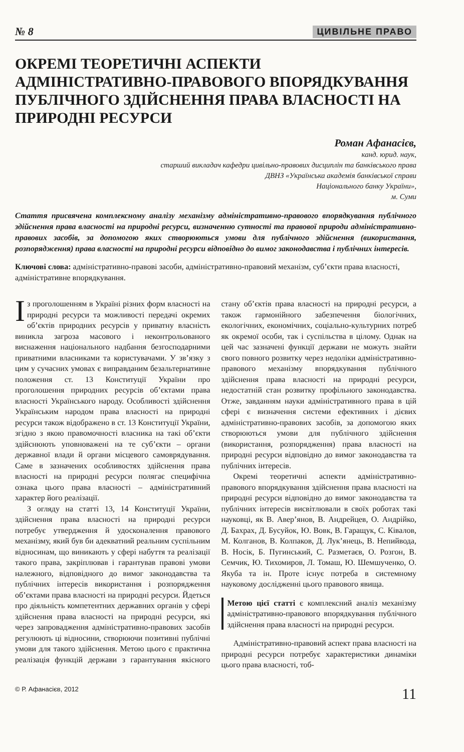№ 8 ЦИВІЛЬНЕ ПРАВО
ОКРЕМІ ТЕОРЕТИЧНІ АСПЕКТИ АДМІНІСТРАТИВНО-ПРАВОВОГО ВПОРЯДКУВАННЯ ПУБЛІЧНОГО ЗДІЙСНЕННЯ ПРАВА ВЛАСНОСТІ НА ПРИРОДНІ РЕСУРСИ
Роман Афанасієв,
канд. юрид. наук,
старший викладач кафедри цивільно-правових дисциплін та банківського права
ДВНЗ «Українська академія банківської справи
Національного банку України»,
м. Суми
Стаття присвячена комплексному аналізу механізму адміністративно-правового впорядкування публічного здійснення права власності на природні ресурси, визначенню сутності та правової природи адміністративно-правових засобів, за допомогою яких створюються умови для публічного здійснення (використання, розпорядження) права власності на природні ресурси відповідно до вимог законодавства і публічних інтересів.
Ключові слова: адміністративно-правові засоби, адміністративно-правовий механізм, суб’єкти права власності, адміністративне впорядкування.
Із проголошенням в Україні різних форм власності на природні ресурси та можливості передачі окремих об’єктів природних ресурсів у приватну власність виникла загроза масового і неконтрольованого виснаження національного надбання безгосподарними приватними власниками та користувачами. У зв’язку з цим у сучасних умовах є виправданим безальтернативне положення ст. 13 Конституції України про проголошення природних ресурсів об’єктами права власності Українського народу. Особливості здійснення Українським народом права власності на природні ресурси також відображено в ст. 13 Конституції України, згідно з якою правомочності власника на такі об’єкти здійснюють уповноважені на те суб’єкти – органи державної влади й органи місцевого самоврядування. Саме в зазначених особливостях здійснення права власності на природні ресурси полягає специфічна ознака цього права власності – адміністративний характер його реалізації.
З огляду на статті 13, 14 Конституції України, здійснення права власності на природні ресурси потребує утвердження й удосконалення правового механізму, який був би адекватний реальним суспільним відносинам, що виникають у сфері набуття та реалізації такого права, закріплював і гарантував правові умови належного, відповідного до вимог законодавства та публічних інтересів використання і розпорядження об’єктами права власності на природні ресурси. Йдеться про діяльність компетентних державних органів у сфері здійснення права власності на природні ресурси, які через запровадження адміністративно-правових засобів регулюють ці відносини, створюючи позитивні публічні умови для такого здійснення. Метою цього є практична реалізація функцій держави з гарантування якісного стану об’єктів права власності на природні ресурси, а також гармонійного забезпечення біологічних, екологічних, економічних, соціально-культурних потреб як окремої особи, так і суспільства в цілому. Однак на цей час зазначені функції держави не можуть знайти свого повного розвитку через недоліки адміністративно-правового механізму впорядкування публічного здійснення права власності на природні ресурси, недостатній стан розвитку профільного законодавства. Отже, завданням науки адміністративного права в цій сфері є визначення системи ефективних і дієвих адміністративно-правових засобів, за допомогою яких створюються умови для публічного здійснення (використання, розпорядження) права власності на природні ресурси відповідно до вимог законодавства та публічних інтересів.
Окремі теоретичні аспекти адміністративно-правового впорядкування здійснення права власності на природні ресурси відповідно до вимог законодавства та публічних інтересів висвітлювали в своїх роботах такі науковці, як В. Авер’янов, В. Андрейцев, О. Андрійко, Д. Бахрах, Д. Бусуйок, Ю. Вовк, В. Гаращук, С. Ківалов, М. Колганов, В. Колпаков, Д. Лук’янець, В. Непийвода, В. Носік, Б. Пугинський, С. Разметаєв, О. Розгон, В. Семчик, Ю. Тихомиров, Л. Томаш, Ю. Шемшученко, О. Якуба та ін. Проте існує потреба в системному науковому дослідженні цього правового явища.
Метою цієї статті є комплексний аналіз механізму адміністративно-правового впорядкування публічного здійснення права власності на природні ресурси.
Адміністративно-правовий аспект права власності на природні ресурси потребує характеристики динаміки цього права власності, тоб-
© Р. Афанасієв, 2012 11